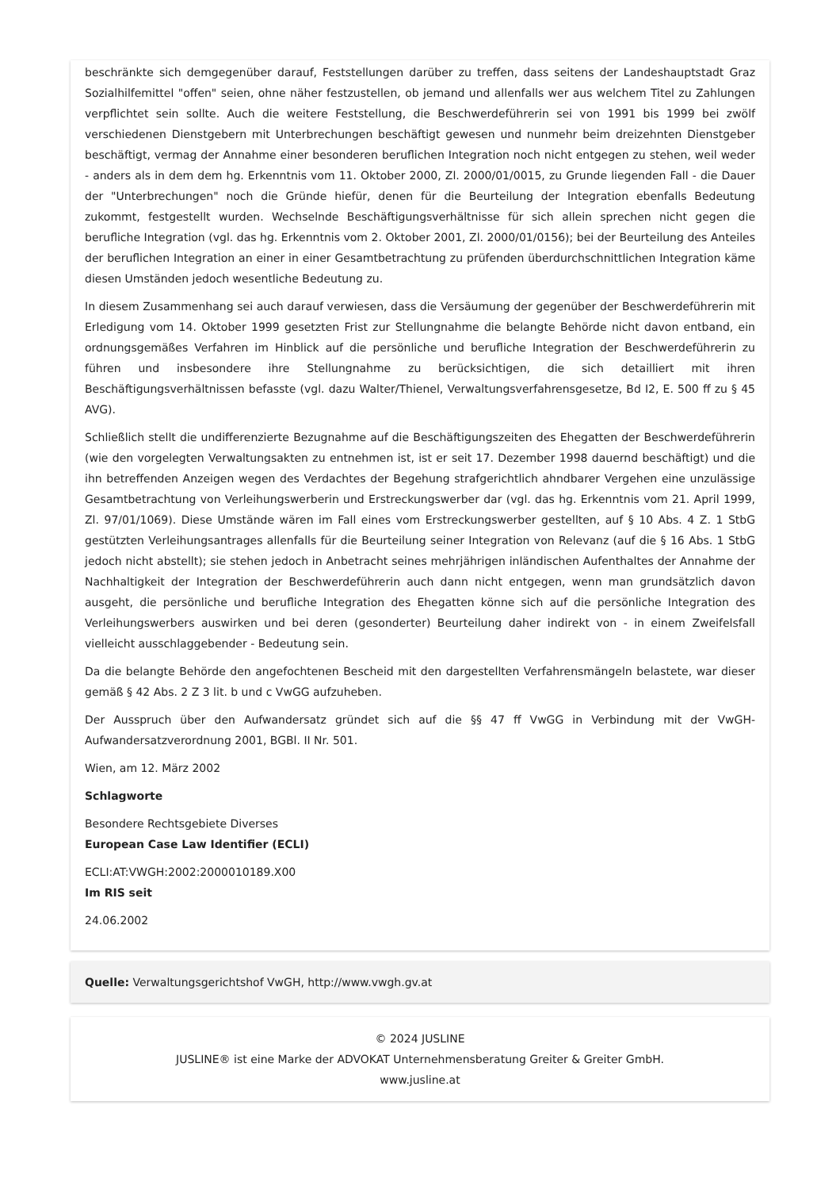beschränkte sich demgegenüber darauf, Feststellungen darüber zu treffen, dass seitens der Landeshauptstadt Graz Sozialhilfemittel "offen" seien, ohne näher festzustellen, ob jemand und allenfalls wer aus welchem Titel zu Zahlungen verpflichtet sein sollte. Auch die weitere Feststellung, die Beschwerdeführerin sei von 1991 bis 1999 bei zwölf verschiedenen Dienstgebern mit Unterbrechungen beschäftigt gewesen und nunmehr beim dreizehnten Dienstgeber beschäftigt, vermag der Annahme einer besonderen beruflichen Integration noch nicht entgegen zu stehen, weil weder - anders als in dem dem hg. Erkenntnis vom 11. Oktober 2000, Zl. 2000/01/0015, zu Grunde liegenden Fall - die Dauer der "Unterbrechungen" noch die Gründe hiefür, denen für die Beurteilung der Integration ebenfalls Bedeutung zukommt, festgestellt wurden. Wechselnde Beschäftigungsverhältnisse für sich allein sprechen nicht gegen die berufliche Integration (vgl. das hg. Erkenntnis vom 2. Oktober 2001, Zl. 2000/01/0156); bei der Beurteilung des Anteiles der beruflichen Integration an einer in einer Gesamtbetrachtung zu prüfenden überdurchschnittlichen Integration käme diesen Umständen jedoch wesentliche Bedeutung zu.
In diesem Zusammenhang sei auch darauf verwiesen, dass die Versäumung der gegenüber der Beschwerdeführerin mit Erledigung vom 14. Oktober 1999 gesetzten Frist zur Stellungnahme die belangte Behörde nicht davon entband, ein ordnungsgemäßes Verfahren im Hinblick auf die persönliche und berufliche Integration der Beschwerdeführerin zu führen und insbesondere ihre Stellungnahme zu berücksichtigen, die sich detailliert mit ihren Beschäftigungsverhältnissen befasste (vgl. dazu Walter/Thienel, Verwaltungsverfahrensgesetze, Bd I2, E. 500 ff zu § 45 AVG).
Schließlich stellt die undifferenzierte Bezugnahme auf die Beschäftigungszeiten des Ehegatten der Beschwerdeführerin (wie den vorgelegten Verwaltungsakten zu entnehmen ist, ist er seit 17. Dezember 1998 dauernd beschäftigt) und die ihn betreffenden Anzeigen wegen des Verdachtes der Begehung strafgerichtlich ahndbarer Vergehen eine unzulässige Gesamtbetrachtung von Verleihungswerberin und Erstreckungswerber dar (vgl. das hg. Erkenntnis vom 21. April 1999, Zl. 97/01/1069). Diese Umstände wären im Fall eines vom Erstreckungswerber gestellten, auf § 10 Abs. 4 Z. 1 StbG gestützten Verleihungsantrages allenfalls für die Beurteilung seiner Integration von Relevanz (auf die § 16 Abs. 1 StbG jedoch nicht abstellt); sie stehen jedoch in Anbetracht seines mehrjährigen inländischen Aufenthaltes der Annahme der Nachhaltigkeit der Integration der Beschwerdeführerin auch dann nicht entgegen, wenn man grundsätzlich davon ausgeht, die persönliche und berufliche Integration des Ehegatten könne sich auf die persönliche Integration des Verleihungswerbers auswirken und bei deren (gesonderter) Beurteilung daher indirekt von - in einem Zweifelsfall vielleicht ausschlaggebender - Bedeutung sein.
Da die belangte Behörde den angefochtenen Bescheid mit den dargestellten Verfahrensmängeln belastete, war dieser gemäß § 42 Abs. 2 Z 3 lit. b und c VwGG aufzuheben.
Der Ausspruch über den Aufwandersatz gründet sich auf die §§ 47 ff VwGG in Verbindung mit der VwGH-Aufwandersatzverordnung 2001, BGBl. II Nr. 501.
Wien, am 12. März 2002
Schlagworte
Besondere Rechtsgebiete Diverses
European Case Law Identifier (ECLI)
ECLI:AT:VWGH:2002:2000010189.X00
Im RIS seit
24.06.2002
Quelle: Verwaltungsgerichtshof VwGH, http://www.vwgh.gv.at
© 2024 JUSLINE
JUSLINE® ist eine Marke der ADVOKAT Unternehmensberatung Greiter & Greiter GmbH.
www.jusline.at